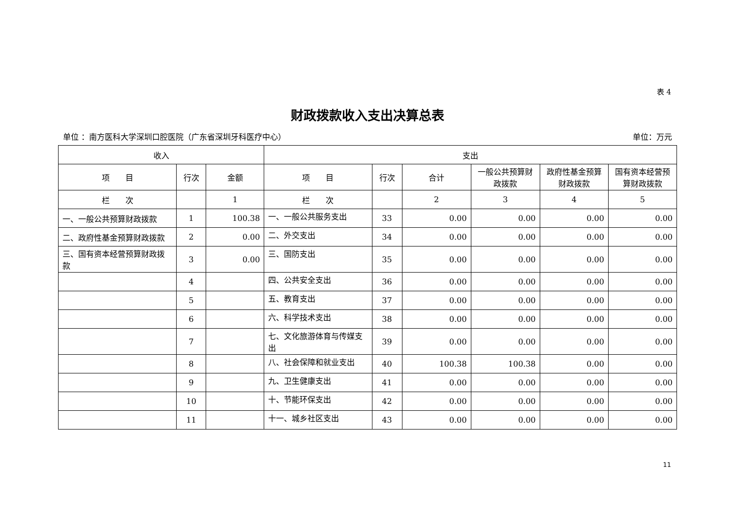表 4
财政拨款收入支出决算总表
单位 ：南方医科大学深圳口腔医院（广东省深圳牙科医疗中心） 单位：万元
| 收入 | | | 支出 | | | | | |
| --- | --- | --- | --- | --- | --- | --- | --- | --- |
| 项 目 | 行次 | 金额 | 项 目 | 行次 | 合计 | 一般公共预算财政拨款 | 政府性基金预算财政拨款 | 国有资本经营预算财政拨款 |
| 栏 次 | | 1 | 栏 次 | | 2 | 3 | 4 | 5 |
| 一、一般公共预算财政拨款 | 1 | 100.38 | 一、一般公共服务支出 | 33 | 0.00 | 0.00 | 0.00 | 0.00 |
| 二、政府性基金预算财政拨款 | 2 | 0.00 | 二、外交支出 | 34 | 0.00 | 0.00 | 0.00 | 0.00 |
| 三、国有资本经营预算财政拨款 | 3 | 0.00 | 三、国防支出 | 35 | 0.00 | 0.00 | 0.00 | 0.00 |
| | 4 | | 四、公共安全支出 | 36 | 0.00 | 0.00 | 0.00 | 0.00 |
| | 5 | | 五、教育支出 | 37 | 0.00 | 0.00 | 0.00 | 0.00 |
| | 6 | | 六、科学技术支出 | 38 | 0.00 | 0.00 | 0.00 | 0.00 |
| | 7 | | 七、文化旅游体育与传媒支出 | 39 | 0.00 | 0.00 | 0.00 | 0.00 |
| | 8 | | 八、社会保障和就业支出 | 40 | 100.38 | 100.38 | 0.00 | 0.00 |
| | 9 | | 九、卫生健康支出 | 41 | 0.00 | 0.00 | 0.00 | 0.00 |
| | 10 | | 十、节能环保支出 | 42 | 0.00 | 0.00 | 0.00 | 0.00 |
| | 11 | | 十一、城乡社区支出 | 43 | 0.00 | 0.00 | 0.00 | 0.00 |
11